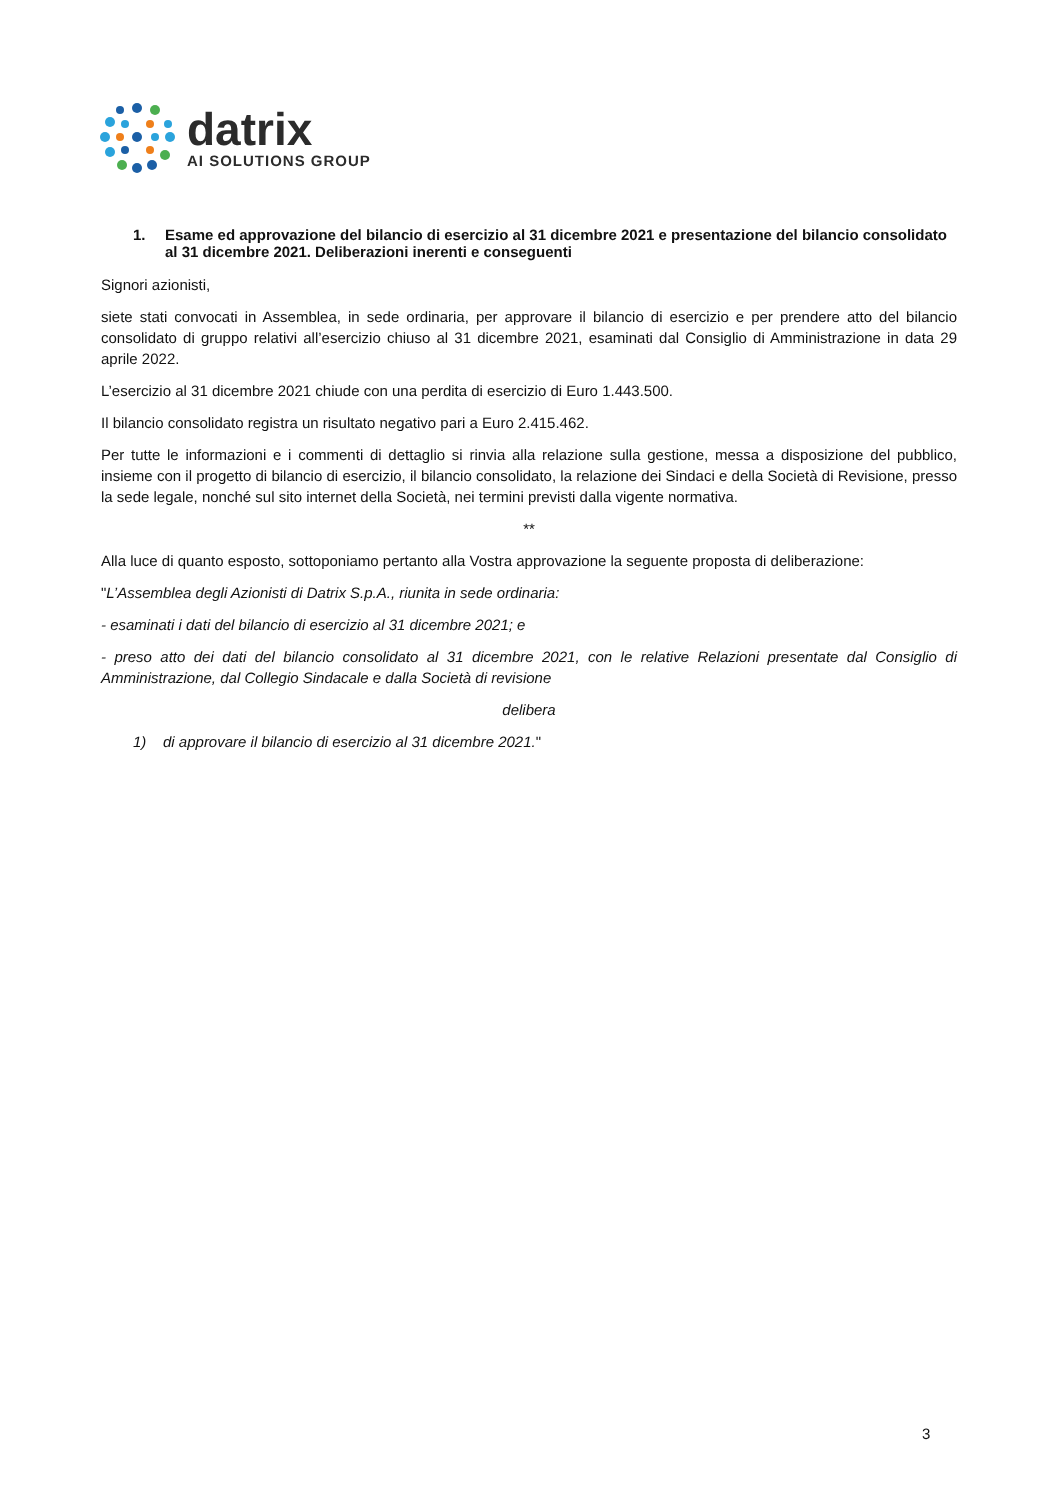datrix
AI SOLUTIONS GROUP
1. Esame ed approvazione del bilancio di esercizio al 31 dicembre 2021 e presentazione del bilancio consolidato al 31 dicembre 2021. Deliberazioni inerenti e conseguenti
Signori azionisti,
siete stati convocati in Assemblea, in sede ordinaria, per approvare il bilancio di esercizio e per prendere atto del bilancio consolidato di gruppo relativi all’esercizio chiuso al 31 dicembre 2021, esaminati dal Consiglio di Amministrazione in data 29 aprile 2022.
L’esercizio al 31 dicembre 2021 chiude con una perdita di esercizio di Euro 1.443.500.
Il bilancio consolidato registra un risultato negativo pari a Euro 2.415.462.
Per tutte le informazioni e i commenti di dettaglio si rinvia alla relazione sulla gestione, messa a disposizione del pubblico, insieme con il progetto di bilancio di esercizio, il bilancio consolidato, la relazione dei Sindaci e della Società di Revisione, presso la sede legale, nonché sul sito internet della Società, nei termini previsti dalla vigente normativa.
**
Alla luce di quanto esposto, sottoponiamo pertanto alla Vostra approvazione la seguente proposta di deliberazione:
"L’Assemblea degli Azionisti di Datrix S.p.A., riunita in sede ordinaria:
- esaminati i dati del bilancio di esercizio al 31 dicembre 2021; e
- preso atto dei dati del bilancio consolidato al 31 dicembre 2021, con le relative Relazioni presentate dal Consiglio di Amministrazione, dal Collegio Sindacale e dalla Società di revisione
delibera
1) di approvare il bilancio di esercizio al 31 dicembre 2021."
3